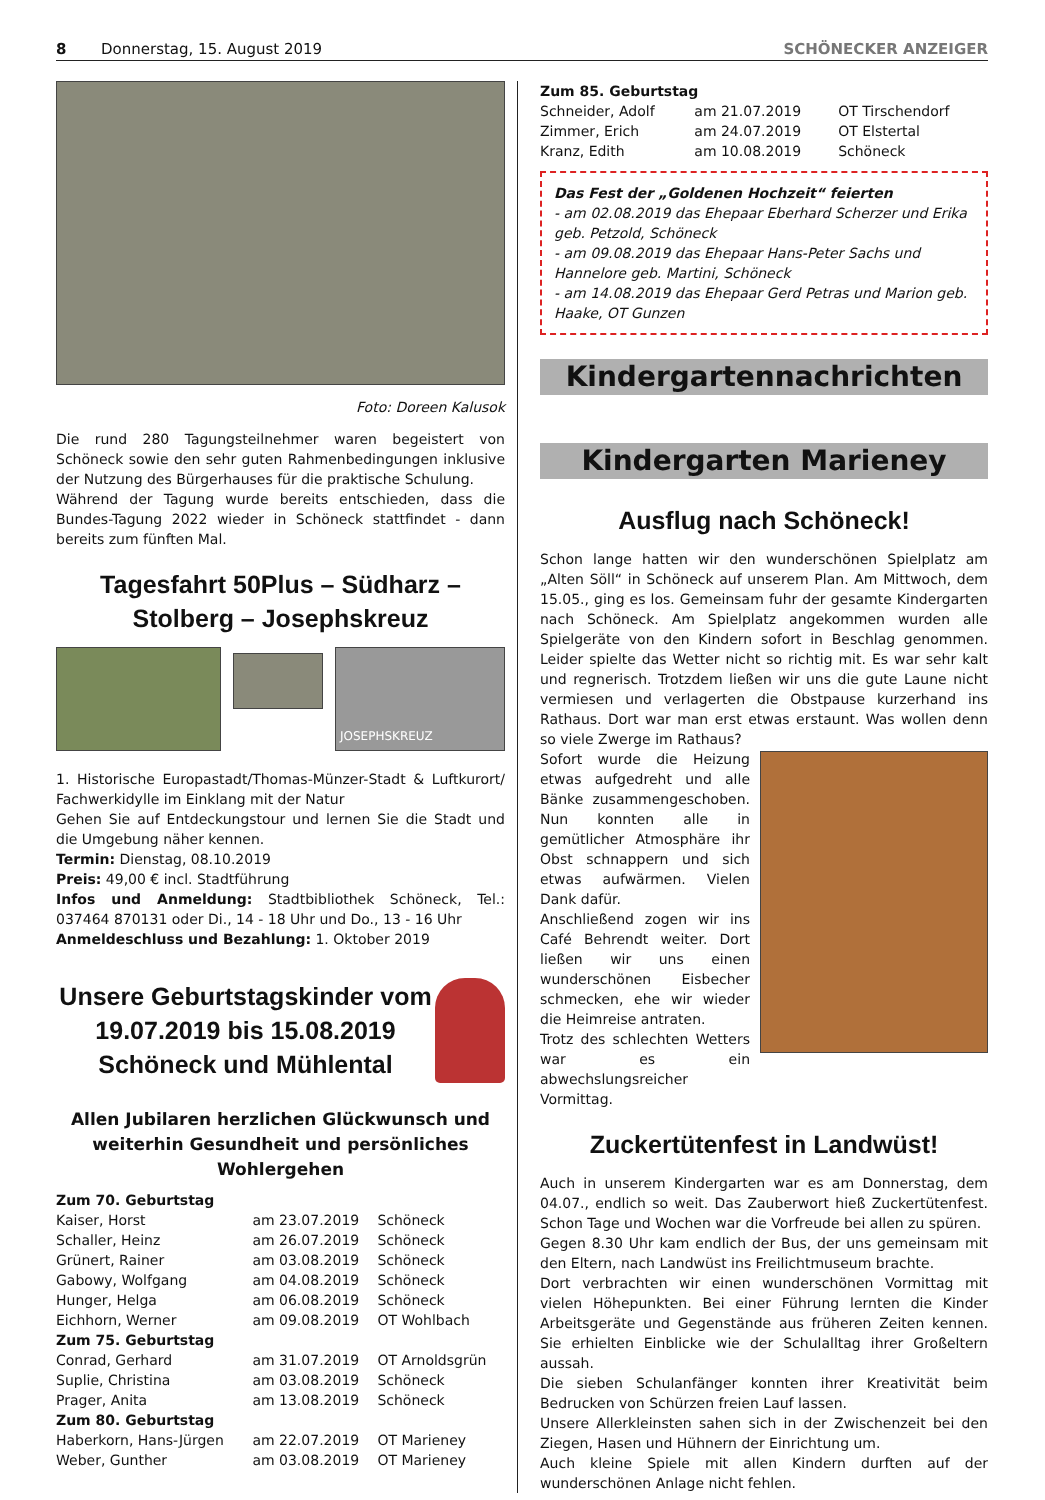8 Donnerstag, 15. August 2019 SCHÖNECKER ANZEIGER
Foto: Doreen Kalusok
Die rund 280 Tagungsteilnehmer waren begeistert von Schöneck sowie den sehr guten Rahmenbedingungen inklusive der Nutzung des Bürgerhauses für die praktische Schulung.
Während der Tagung wurde bereits entschieden, dass die Bundes-Tagung 2022 wieder in Schöneck stattfindet - dann bereits zum fünften Mal.
Tagesfahrt 50Plus – Südharz – Stolberg – Josephskreuz
JOSEPHSKREUZ
1. Historische Europastadt/Thomas-Münzer-Stadt & Luftkurort/ Fachwerkidylle im Einklang mit der Natur
Gehen Sie auf Entdeckungstour und lernen Sie die Stadt und die Umgebung näher kennen.
Termin: Dienstag, 08.10.2019
Preis: 49,00 € incl. Stadtführung
Infos und Anmeldung: Stadtbibliothek Schöneck, Tel.: 037464 870131 oder Di., 14 - 18 Uhr und Do., 13 - 16 Uhr
Anmeldeschluss und Bezahlung: 1. Oktober 2019
Unsere Geburtstagskinder vom 19.07.2019 bis 15.08.2019 Schöneck und Mühlental
Allen Jubilaren herzlichen Glückwunsch und weiterhin Gesundheit und persönliches Wohlergehen
| Zum 70. Geburtstag | | |
| Kaiser, Horst | am 23.07.2019 | Schöneck |
| Schaller, Heinz | am 26.07.2019 | Schöneck |
| Grünert, Rainer | am 03.08.2019 | Schöneck |
| Gabowy, Wolfgang | am 04.08.2019 | Schöneck |
| Hunger, Helga | am 06.08.2019 | Schöneck |
| Eichhorn, Werner | am 09.08.2019 | OT Wohlbach |
| Zum 75. Geburtstag | | |
| Conrad, Gerhard | am 31.07.2019 | OT Arnoldsgrün |
| Suplie, Christina | am 03.08.2019 | Schöneck |
| Prager, Anita | am 13.08.2019 | Schöneck |
| Zum 80. Geburtstag | | |
| Haberkorn, Hans-Jürgen | am 22.07.2019 | OT Marieney |
| Weber, Gunther | am 03.08.2019 | OT Marieney |
| Zum 85. Geburtstag | | |
| Schneider, Adolf | am 21.07.2019 | OT Tirschendorf |
| Zimmer, Erich | am 24.07.2019 | OT Elstertal |
| Kranz, Edith | am 10.08.2019 | Schöneck |
Das Fest der „Goldenen Hochzeit“ feierten
- am 02.08.2019 das Ehepaar Eberhard Scherzer und Erika geb. Petzold, Schöneck
- am 09.08.2019 das Ehepaar Hans-Peter Sachs und Hannelore geb. Martini, Schöneck
- am 14.08.2019 das Ehepaar Gerd Petras und Marion geb. Haake, OT Gunzen
Kindergartennachrichten
Kindergarten Marieney
Ausflug nach Schöneck!
Schon lange hatten wir den wunderschönen Spielplatz am „Alten Söll“ in Schöneck auf unserem Plan. Am Mittwoch, dem 15.05., ging es los. Gemeinsam fuhr der gesamte Kindergarten nach Schöneck. Am Spielplatz angekommen wurden alle Spielgeräte von den Kindern sofort in Beschlag genommen. Leider spielte das Wetter nicht so richtig mit. Es war sehr kalt und regnerisch. Trotzdem ließen wir uns die gute Laune nicht vermiesen und verlagerten die Obstpause kurzerhand ins Rathaus. Dort war man erst etwas erstaunt. Was wollen denn so viele Zwerge im Rathaus?
Sofort wurde die Heizung etwas aufgedreht und alle Bänke zusammengeschoben. Nun konnten alle in gemütlicher Atmosphäre ihr Obst schnappern und sich etwas aufwärmen. Vielen Dank dafür.
Anschließend zogen wir ins Café Behrendt weiter. Dort ließen wir uns einen wunderschönen Eisbecher schmecken, ehe wir wieder die Heimreise antraten.
Trotz des schlechten Wetters war es ein abwechslungsreicher Vormittag.
Zuckertütenfest in Landwüst!
Auch in unserem Kindergarten war es am Donnerstag, dem 04.07., endlich so weit. Das Zauberwort hieß Zuckertütenfest. Schon Tage und Wochen war die Vorfreude bei allen zu spüren.
Gegen 8.30 Uhr kam endlich der Bus, der uns gemeinsam mit den Eltern, nach Landwüst ins Freilichtmuseum brachte.
Dort verbrachten wir einen wunderschönen Vormittag mit vielen Höhepunkten. Bei einer Führung lernten die Kinder Arbeitsgeräte und Gegenstände aus früheren Zeiten kennen. Sie erhielten Einblicke wie der Schulalltag ihrer Großeltern aussah.
Die sieben Schulanfänger konnten ihrer Kreativität beim Bedrucken von Schürzen freien Lauf lassen.
Unsere Allerkleinsten sahen sich in der Zwischenzeit bei den Ziegen, Hasen und Hühnern der Einrichtung um.
Auch kleine Spiele mit allen Kindern durften auf der wunderschönen Anlage nicht fehlen.